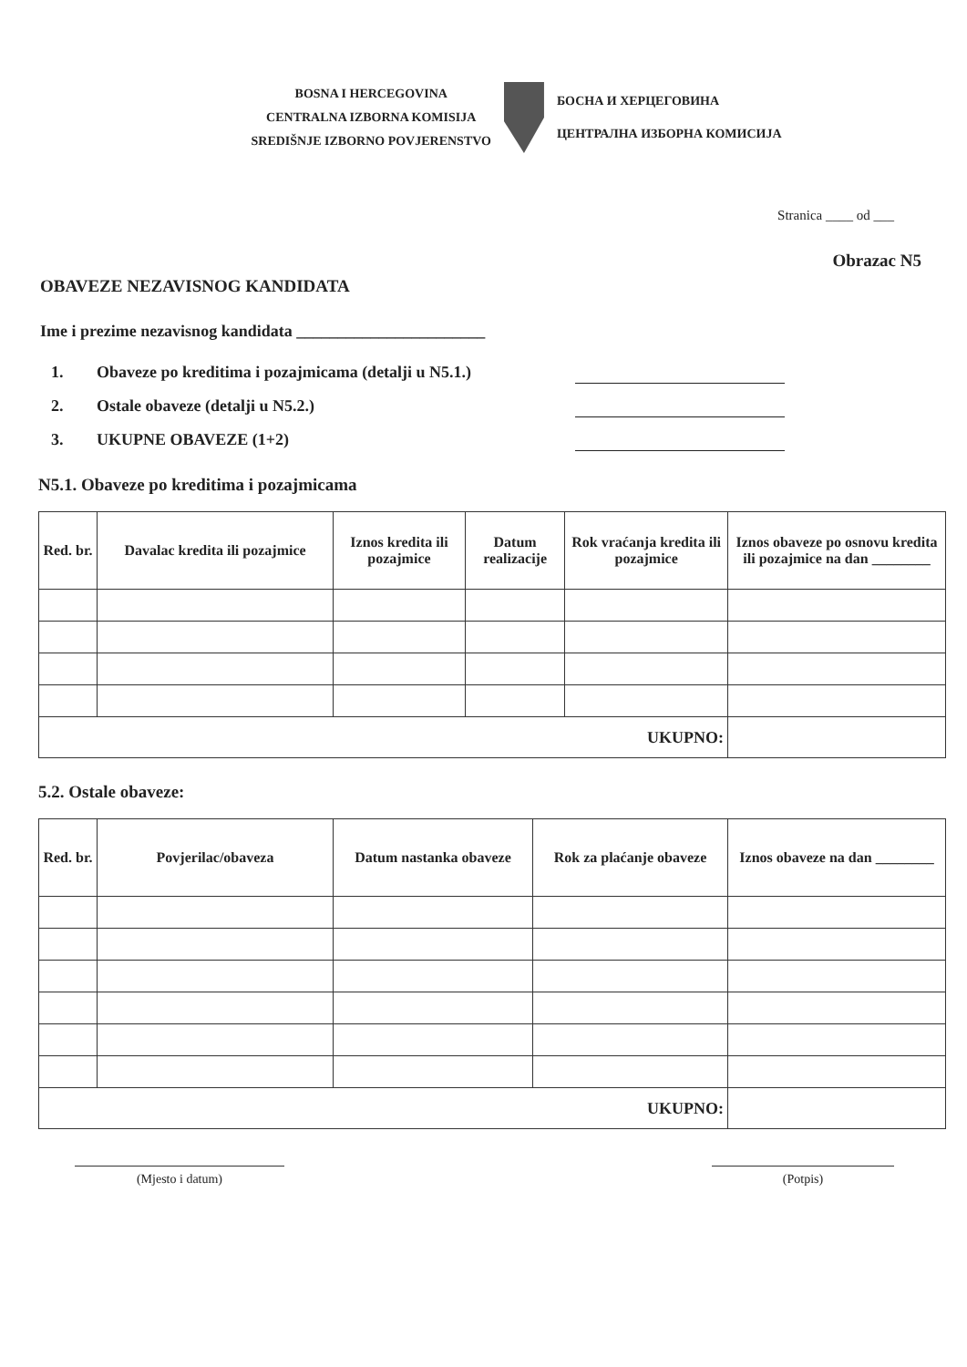BOSNA I HERCEGOVINA
CENTRALNA IZBORNA KOMISIJA
SREDIŠNJE IZBORNO POVJERENSTVO
БОСНА И ХЕРЦЕГОВИНА
ЦЕНТРАЛНА ИЗБОРНА КОМИСИЈА
Stranica ____ od ___
Obrazac N5
OBAVEZE NEZAVISNOG KANDIDATA
Ime i prezime nezavisnog kandidata _______________________
1. Obaveze po kreditima i pozajmicama (detalji u N5.1.)
2. Ostale obaveze (detalji u N5.2.)
3. UKUPNE OBAVEZE (1+2)
N5.1. Obaveze po kreditima i pozajmicama
| Red. br. | Davalac kredita ili pozajmice | Iznos kredita ili pozajmice | Datum realizacije | Rok vraćanja kredita ili pozajmice | Iznos obaveze po osnovu kredita ili pozajmice na dan ________ |
| --- | --- | --- | --- | --- | --- |
| UKUPNO: | | | | | |
5.2. Ostale obaveze:
| Red. br. | Povjerilac/obaveza | Datum nastanka obaveze | Rok za plaćanje obaveze | Iznos obaveze na dan ________ |
| --- | --- | --- | --- | --- |
| UKUPNO: | | | | |
(Mjesto i datum) (Potpis)